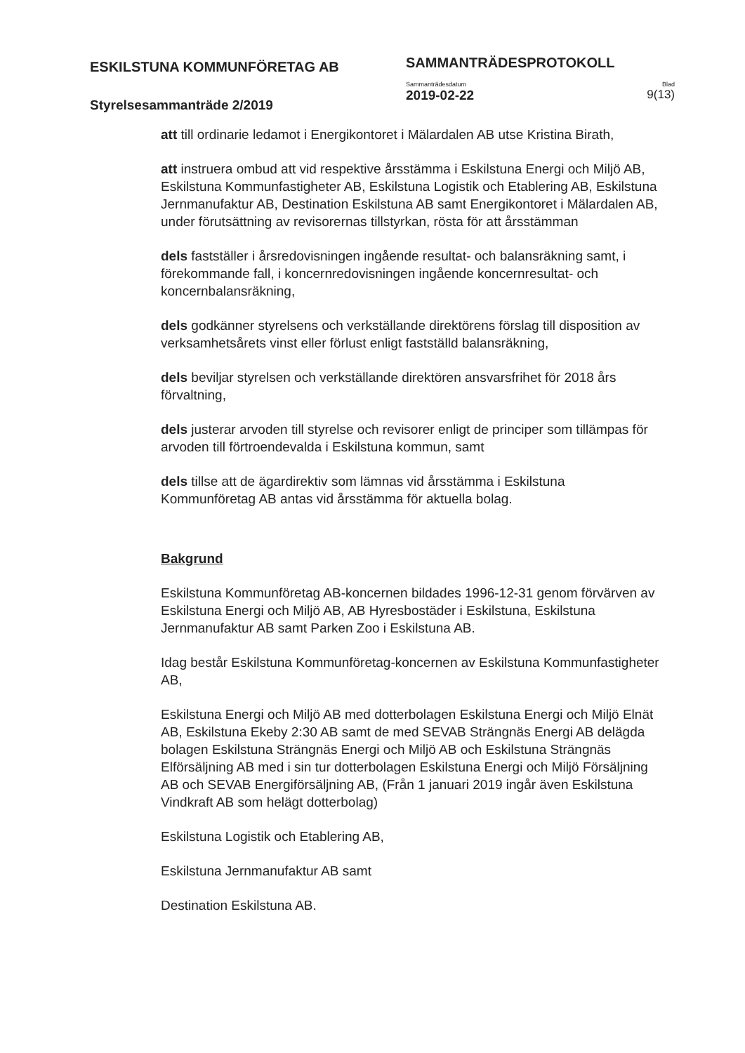ESKILSTUNA KOMMUNFÖRETAG AB
Styrelsesammanträde 2/2019
SAMMANTRÄDESPROTOKOLL
Sammanträdesdatum
2019-02-22
Blad
9(13)
att till ordinarie ledamot i Energikontoret i Mälardalen AB utse Kristina Birath,
att instruera ombud att vid respektive årsstämma i Eskilstuna Energi och Miljö AB, Eskilstuna Kommunfastigheter AB, Eskilstuna Logistik och Etablering AB, Eskilstuna Jernmanufaktur AB, Destination Eskilstuna AB samt Energikontoret i Mälardalen AB, under förutsättning av revisorernas tillstyrkan, rösta för att årsstämman
dels fastställer i årsredovisningen ingående resultat- och balansräkning samt, i förekommande fall, i koncernredovisningen ingående koncernresultat- och koncernbalansräkning,
dels godkänner styrelsens och verkställande direktörens förslag till disposition av verksamhetsårets vinst eller förlust enligt fastställd balansräkning,
dels beviljar styrelsen och verkställande direktören ansvarsfrihet för 2018 års förvaltning,
dels justerar arvoden till styrelse och revisorer enligt de principer som tillämpas för arvoden till förtroendevalda i Eskilstuna kommun, samt
dels tillse att de ägardirektiv som lämnas vid årsstämma i Eskilstuna Kommunföretag AB antas vid årsstämma för aktuella bolag.
Bakgrund
Eskilstuna Kommunföretag AB-koncernen bildades 1996-12-31 genom förvärven av Eskilstuna Energi och Miljö AB, AB Hyresbostäder i Eskilstuna, Eskilstuna Jernmanufaktur AB samt Parken Zoo i Eskilstuna AB.
Idag består Eskilstuna Kommunföretag-koncernen av Eskilstuna Kommunfastigheter AB,
Eskilstuna Energi och Miljö AB med dotterbolagen Eskilstuna Energi och Miljö Elnät AB, Eskilstuna Ekeby 2:30 AB samt de med SEVAB Strängnäs Energi AB delägda bolagen Eskilstuna Strängnäs Energi och Miljö AB och Eskilstuna Strängnäs Elförsäljning AB med i sin tur dotterbolagen Eskilstuna Energi och Miljö Försäljning AB och SEVAB Energiförsäljning AB, (Från 1 januari 2019 ingår även Eskilstuna Vindkraft AB som helägt dotterbolag)
Eskilstuna Logistik och Etablering AB,
Eskilstuna Jernmanufaktur AB samt
Destination Eskilstuna AB.